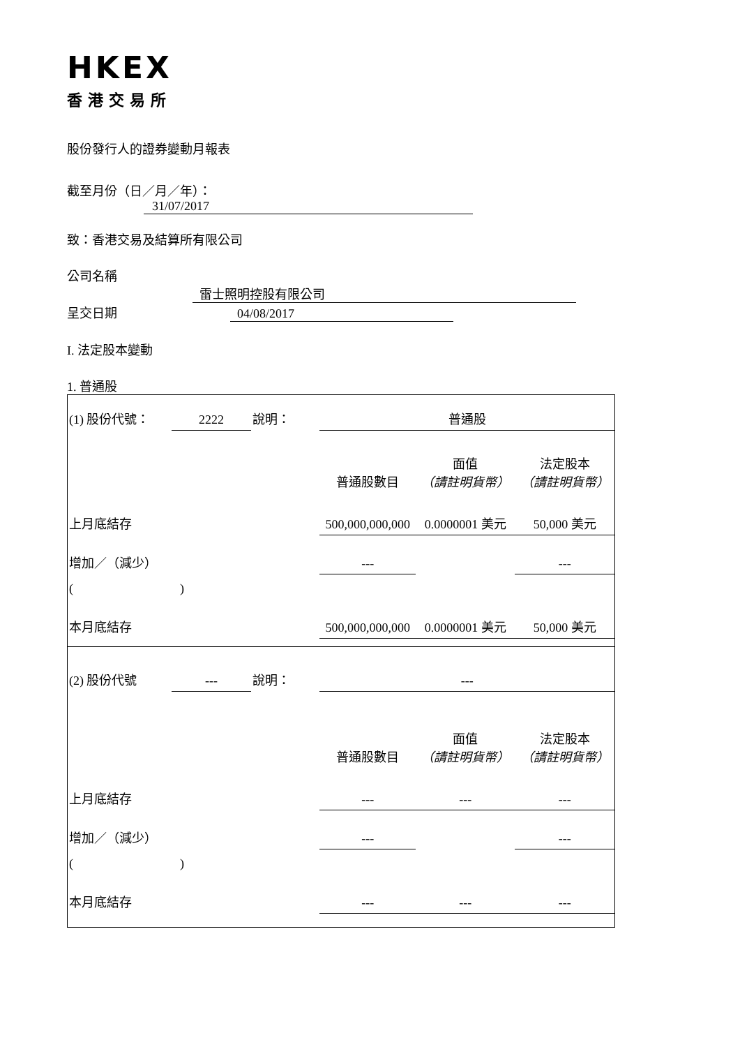HKEX
香港交易所
股份發行人的證券變動月報表
截至月份（日／月／年）： 31/07/2017
致：香港交易及結算所有限公司
公司名稱 雷士照明控股有限公司
呈交日期 04/08/2017
I. 法定股本變動
1. 普通股
| (1) 股份代號： | 2222 | 說明： | | 普通股 | | |
| | | | | 普通股數目 | 面值 （請註明貨幣） | 法定股本 （請註明貨幣） |
| 上月底結存 | | | | 500,000,000,000 | 0.0000001 美元 | 50,000 美元 |
| 增加／（減少） | | | | --- | | --- |
| ( ) | | | | | | |
| 本月底結存 | | | | 500,000,000,000 | 0.0000001 美元 | 50,000 美元 |
| (2) 股份代號 | --- | 說明： | | --- | | |
| | | | | 普通股數目 | 面值 （請註明貨幣） | 法定股本 （請註明貨幣） |
| 上月底結存 | | | | --- | --- | --- |
| 增加／（減少） | | | | --- | | --- |
| ( ) | | | | | | |
| 本月底結存 | | | | --- | --- | --- |